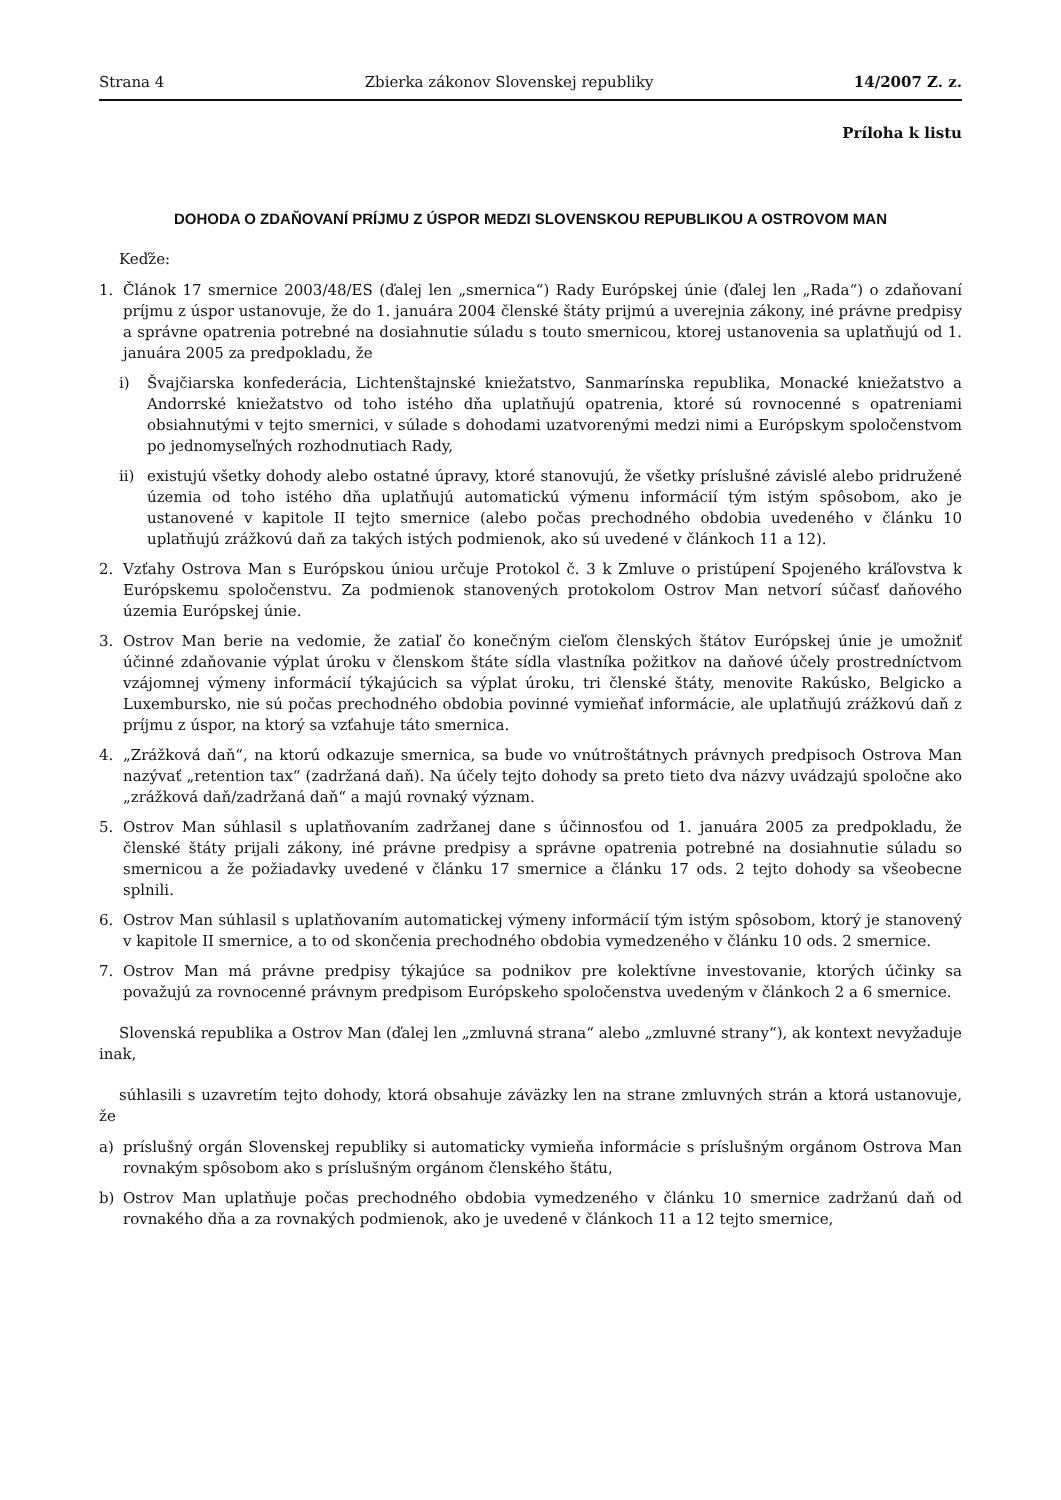Strana 4 Zbierka zákonov Slovenskej republiky 14/2007 Z. z.
Príloha k listu
DOHODA O ZDAŇOVANÍ PRÍJMU Z ÚSPOR MEDZI SLOVENSKOU REPUBLIKOU A OSTROVOM MAN
Keďže:
1. Článok 17 smernice 2003/48/ES (ďalej len „smernica“) Rady Európskej únie (ďalej len „Rada“) o zdaňovaní príjmu z úspor ustanovuje, že do 1. januára 2004 členské štáty prijmú a uverejnia zákony, iné právne predpisy a správne opatrenia potrebné na dosiahnutie súladu s touto smernicou, ktorej ustanovenia sa uplatňujú od 1. januára 2005 za predpokladu, že
i) Švajčiarska konfederácia, Lichtenštajnské kniežatstvo, Sanmarínska republika, Monacké kniežatstvo a Andorrské kniežatstvo od toho istého dňa uplatňujú opatrenia, ktoré sú rovnocenné s opatreniami obsiahnutými v tejto smernici, v súlade s dohodami uzatvorenými medzi nimi a Európskym spoločenstvom po jednomyseľných rozhodnutiach Rady,
ii) existujú všetky dohody alebo ostatné úpravy, ktoré stanovujú, že všetky príslušné závislé alebo pridružené územia od toho istého dňa uplatňujú automatickú výmenu informácií tým istým spôsobom, ako je ustanovené v kapitole II tejto smernice (alebo počas prechodného obdobia uvedeného v článku 10 uplatňujú zrážkovú daň za takých istých podmienok, ako sú uvedené v článkoch 11 a 12).
2. Vzťahy Ostrova Man s Európskou úniou určuje Protokol č. 3 k Zmluve o pristúpení Spojeného kráľovstva k Európskemu spoločenstvu. Za podmienok stanovených protokolom Ostrov Man netvorí súčasť daňového územia Európskej únie.
3. Ostrov Man berie na vedomie, že zatiaľ čo konečným cieľom členských štátov Európskej únie je umožniť účinné zdaňovanie výplat úroku v členskom štáte sídla vlastníka požitkov na daňové účely prostredníctvom vzájomnej výmeny informácií týkajúcich sa výplat úroku, tri členské štáty, menovite Rakúsko, Belgicko a Luxembursko, nie sú počas prechodného obdobia povinné vymieňať informácie, ale uplatňujú zrážkovú daň z príjmu z úspor, na ktorý sa vzťahuje táto smernica.
4. „Zrážková daň“, na ktorú odkazuje smernica, sa bude vo vnútroštátnych právnych predpisoch Ostrova Man nazývať „retention tax“ (zadržaná daň). Na účely tejto dohody sa preto tieto dva názvy uvádzajú spoločne ako „zrážková daň/zadržaná daň“ a majú rovnaký význam.
5. Ostrov Man súhlasil s uplatňovaním zadržanej dane s účinnosťou od 1. januára 2005 za predpokladu, že členské štáty prijali zákony, iné právne predpisy a správne opatrenia potrebné na dosiahnutie súladu so smernicou a že požiadavky uvedené v článku 17 smernice a článku 17 ods. 2 tejto dohody sa všeobecne splnili.
6. Ostrov Man súhlasil s uplatňovaním automatickej výmeny informácií tým istým spôsobom, ktorý je stanovený v kapitole II smernice, a to od skončenia prechodného obdobia vymedzeného v článku 10 ods. 2 smernice.
7. Ostrov Man má právne predpisy týkajúce sa podnikov pre kolektívne investovanie, ktorých účinky sa považujú za rovnocenné právnym predpisom Európskeho spoločenstva uvedeným v článkoch 2 a 6 smernice.
Slovenská republika a Ostrov Man (ďalej len „zmluvná strana“ alebo „zmluvné strany“), ak kontext nevyžaduje inak,
súhlasili s uzavretím tejto dohody, ktorá obsahuje záväzky len na strane zmluvných strán a ktorá ustanovuje, že
a) príslušný orgán Slovenskej republiky si automaticky vymieňa informácie s príslušným orgánom Ostrova Man rovnakým spôsobom ako s príslušným orgánom členského štátu,
b) Ostrov Man uplatňuje počas prechodného obdobia vymedzeného v článku 10 smernice zadržanú daň od rovnakého dňa a za rovnakých podmienok, ako je uvedené v článkoch 11 a 12 tejto smernice,